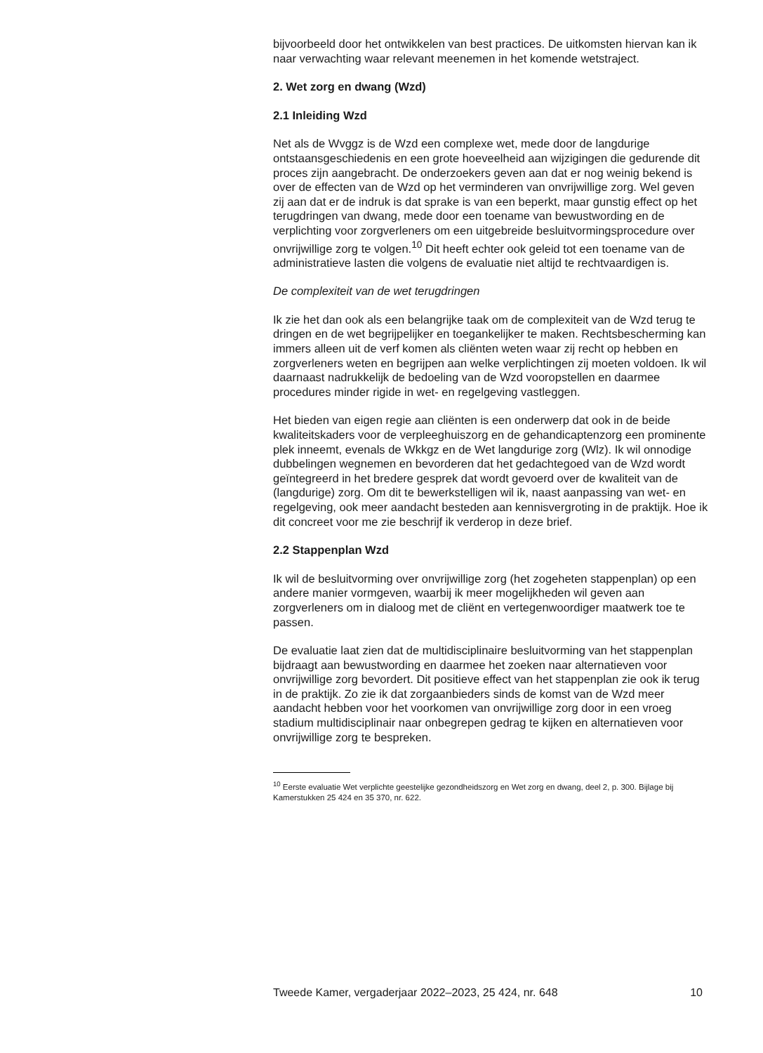bijvoorbeeld door het ontwikkelen van best practices. De uitkomsten hiervan kan ik naar verwachting waar relevant meenemen in het komende wetstraject.
2. Wet zorg en dwang (Wzd)
2.1 Inleiding Wzd
Net als de Wvggz is de Wzd een complexe wet, mede door de langdurige ontstaansgeschiedenis en een grote hoeveelheid aan wijzigingen die gedurende dit proces zijn aangebracht. De onderzoekers geven aan dat er nog weinig bekend is over de effecten van de Wzd op het verminderen van onvrijwillige zorg. Wel geven zij aan dat er de indruk is dat sprake is van een beperkt, maar gunstig effect op het terugdringen van dwang, mede door een toename van bewustwording en de verplichting voor zorgverleners om een uitgebreide besluitvormingsprocedure over onvrijwillige zorg te volgen.<sup>10</sup> Dit heeft echter ook geleid tot een toename van de administratieve lasten die volgens de evaluatie niet altijd te rechtvaardigen is.
De complexiteit van de wet terugdringen
Ik zie het dan ook als een belangrijke taak om de complexiteit van de Wzd terug te dringen en de wet begrijpelijker en toegankelijker te maken. Rechtsbescherming kan immers alleen uit de verf komen als cliënten weten waar zij recht op hebben en zorgverleners weten en begrijpen aan welke verplichtingen zij moeten voldoen. Ik wil daarnaast nadrukkelijk de bedoeling van de Wzd vooropstellen en daarmee procedures minder rigide in wet- en regelgeving vastleggen.
Het bieden van eigen regie aan cliënten is een onderwerp dat ook in de beide kwaliteitskaders voor de verpleeghuiszorg en de gehandicaptenzorg een prominente plek inneemt, evenals de Wkkgz en de Wet langdurige zorg (Wlz). Ik wil onnodige dubbelingen wegnemen en bevorderen dat het gedachtegoed van de Wzd wordt geïntegreerd in het bredere gesprek dat wordt gevoerd over de kwaliteit van de (langdurige) zorg. Om dit te bewerkstelligen wil ik, naast aanpassing van wet- en regelgeving, ook meer aandacht besteden aan kennisvergroting in de praktijk. Hoe ik dit concreet voor me zie beschrijf ik verderop in deze brief.
2.2 Stappenplan Wzd
Ik wil de besluitvorming over onvrijwillige zorg (het zogeheten stappenplan) op een andere manier vormgeven, waarbij ik meer mogelijkheden wil geven aan zorgverleners om in dialoog met de cliënt en vertegenwoordiger maatwerk toe te passen.
De evaluatie laat zien dat de multidisciplinaire besluitvorming van het stappenplan bijdraagt aan bewustwording en daarmee het zoeken naar alternatieven voor onvrijwillige zorg bevordert. Dit positieve effect van het stappenplan zie ook ik terug in de praktijk. Zo zie ik dat zorgaanbieders sinds de komst van de Wzd meer aandacht hebben voor het voorkomen van onvrijwillige zorg door in een vroeg stadium multidisciplinair naar onbegrepen gedrag te kijken en alternatieven voor onvrijwillige zorg te bespreken.
<sup>10</sup> Eerste evaluatie Wet verplichte geestelijke gezondheidszorg en Wet zorg en dwang, deel 2, p. 300. Bijlage bij Kamerstukken 25 424 en 35 370, nr. 622.
Tweede Kamer, vergaderjaar 2022–2023, 25 424, nr. 648 10